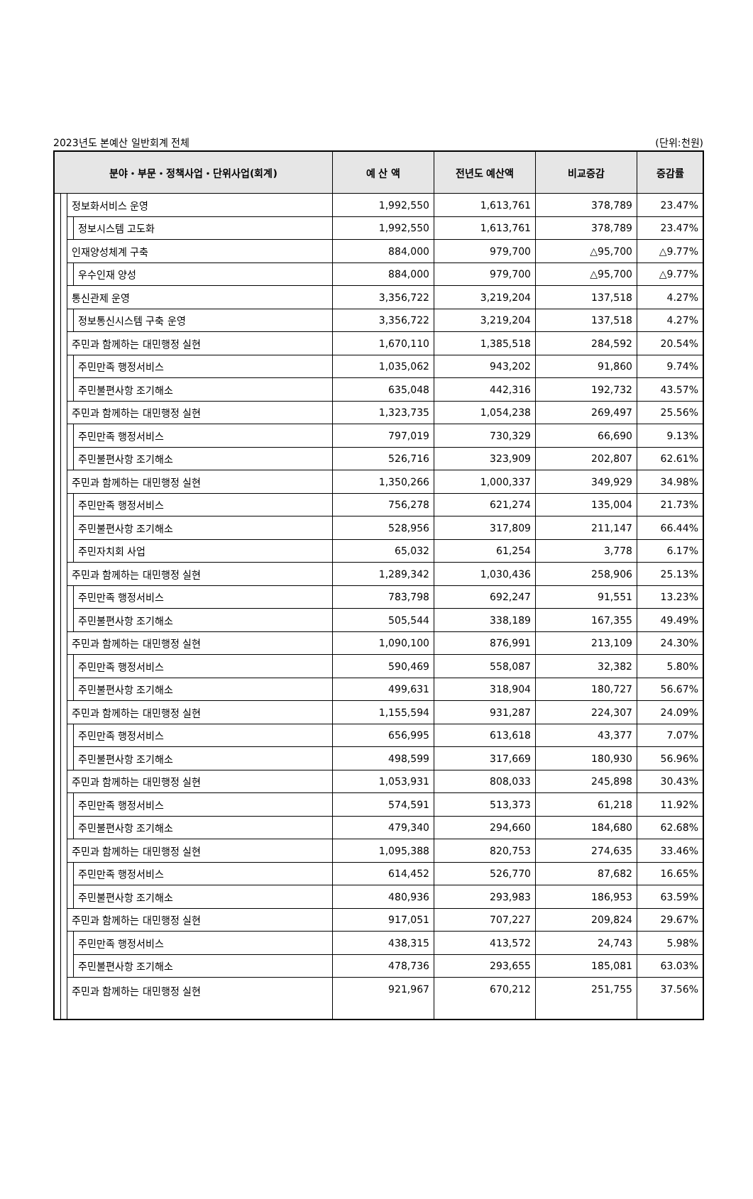2023년도 본예산 일반회계 전체 (단위:천원)
| 분야・부문・정책사업・단위사업(회계) | | | | 예 산 액 | 전년도 예산액 | 비교증감 | 증감률 |
| --- | --- | --- | --- | --- | --- | --- | --- |
| | | 정보화서비스 운영 | | 1,992,550 | 1,613,761 | 378,789 | 23.47% |
| | | | 정보시스템 고도화 | 1,992,550 | 1,613,761 | 378,789 | 23.47% |
| | | 인재양성체계 구축 | | 884,000 | 979,700 | △95,700 | △9.77% |
| | | | 우수인재 양성 | 884,000 | 979,700 | △95,700 | △9.77% |
| | | 통신관제 운영 | | 3,356,722 | 3,219,204 | 137,518 | 4.27% |
| | | | 정보통신시스템 구축 운영 | 3,356,722 | 3,219,204 | 137,518 | 4.27% |
| | | 주민과 함께하는 대민행정 실현 | | 1,670,110 | 1,385,518 | 284,592 | 20.54% |
| | | | 주민만족 행정서비스 | 1,035,062 | 943,202 | 91,860 | 9.74% |
| | | | 주민불편사항 조기해소 | 635,048 | 442,316 | 192,732 | 43.57% |
| | | 주민과 함께하는 대민행정 실현 | | 1,323,735 | 1,054,238 | 269,497 | 25.56% |
| | | | 주민만족 행정서비스 | 797,019 | 730,329 | 66,690 | 9.13% |
| | | | 주민불편사항 조기해소 | 526,716 | 323,909 | 202,807 | 62.61% |
| | | 주민과 함께하는 대민행정 실현 | | 1,350,266 | 1,000,337 | 349,929 | 34.98% |
| | | | 주민만족 행정서비스 | 756,278 | 621,274 | 135,004 | 21.73% |
| | | | 주민불편사항 조기해소 | 528,956 | 317,809 | 211,147 | 66.44% |
| | | | 주민자치회 사업 | 65,032 | 61,254 | 3,778 | 6.17% |
| | | 주민과 함께하는 대민행정 실현 | | 1,289,342 | 1,030,436 | 258,906 | 25.13% |
| | | | 주민만족 행정서비스 | 783,798 | 692,247 | 91,551 | 13.23% |
| | | | 주민불편사항 조기해소 | 505,544 | 338,189 | 167,355 | 49.49% |
| | | 주민과 함께하는 대민행정 실현 | | 1,090,100 | 876,991 | 213,109 | 24.30% |
| | | | 주민만족 행정서비스 | 590,469 | 558,087 | 32,382 | 5.80% |
| | | | 주민불편사항 조기해소 | 499,631 | 318,904 | 180,727 | 56.67% |
| | | 주민과 함께하는 대민행정 실현 | | 1,155,594 | 931,287 | 224,307 | 24.09% |
| | | | 주민만족 행정서비스 | 656,995 | 613,618 | 43,377 | 7.07% |
| | | | 주민불편사항 조기해소 | 498,599 | 317,669 | 180,930 | 56.96% |
| | | 주민과 함께하는 대민행정 실현 | | 1,053,931 | 808,033 | 245,898 | 30.43% |
| | | | 주민만족 행정서비스 | 574,591 | 513,373 | 61,218 | 11.92% |
| | | | 주민불편사항 조기해소 | 479,340 | 294,660 | 184,680 | 62.68% |
| | | 주민과 함께하는 대민행정 실현 | | 1,095,388 | 820,753 | 274,635 | 33.46% |
| | | | 주민만족 행정서비스 | 614,452 | 526,770 | 87,682 | 16.65% |
| | | | 주민불편사항 조기해소 | 480,936 | 293,983 | 186,953 | 63.59% |
| | | 주민과 함께하는 대민행정 실현 | | 917,051 | 707,227 | 209,824 | 29.67% |
| | | | 주민만족 행정서비스 | 438,315 | 413,572 | 24,743 | 5.98% |
| | | | 주민불편사항 조기해소 | 478,736 | 293,655 | 185,081 | 63.03% |
| | | 주민과 함께하는 대민행정 실현 | | 921,967 | 670,212 | 251,755 | 37.56% |